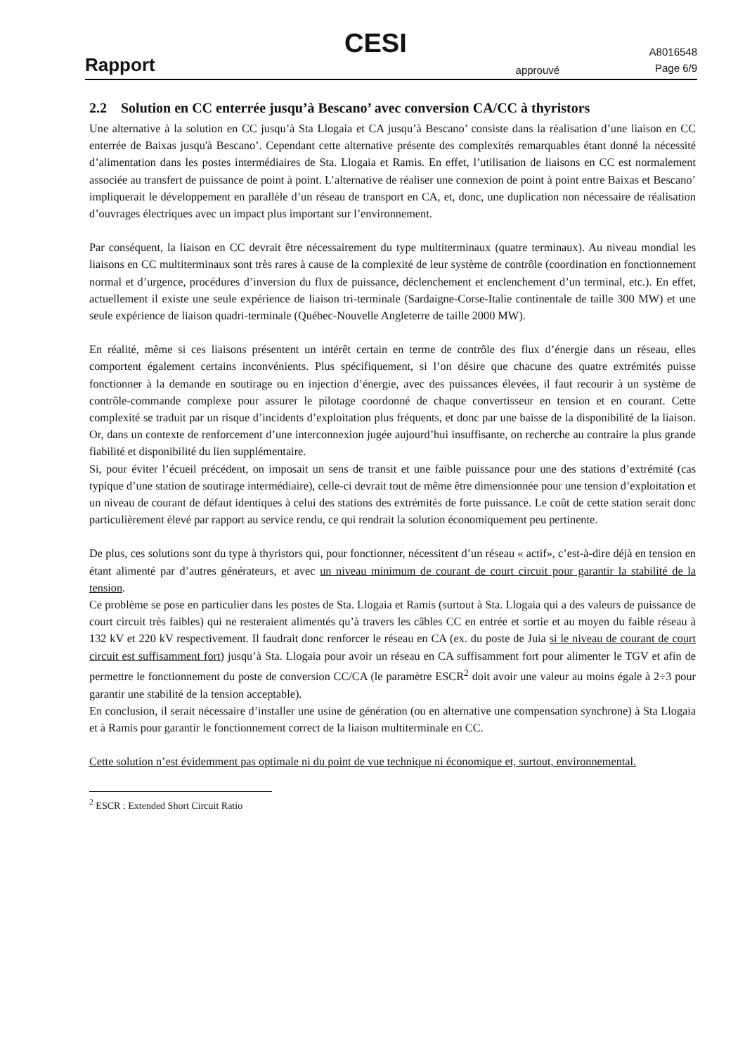CESI
Rapport
approuvé
A8016548
Page 6/9
2.2 Solution en CC enterrée jusqu’à Bescano’ avec conversion CA/CC à thyristors
Une alternative à la solution en CC jusqu’à Sta Llogaia et CA jusqu’à Bescano’ consiste dans la réalisation d’une liaison en CC enterrée de Baixas jusqu'à Bescano’. Cependant cette alternative présente des complexités remarquables étant donné la nécessité d’alimentation dans les postes intermédiaires de Sta. Llogaia et Ramis. En effet, l’utilisation de liaisons en CC est normalement associée au transfert de puissance de point à point. L’alternative de réaliser une connexion de point à point entre Baixas et Bescano’ impliquerait le développement en parallèle d’un réseau de transport en CA, et, donc, une duplication non nécessaire de réalisation d’ouvrages électriques avec un impact plus important sur l’environnement.
Par conséquent, la liaison en CC devrait être nécessairement du type multiterminaux (quatre terminaux). Au niveau mondial les liaisons en CC multiterminaux sont très rares à cause de la complexité de leur système de contrôle (coordination en fonctionnement normal et d’urgence, procédures d’inversion du flux de puissance, déclenchement et enclenchement d’un terminal, etc.). En effet, actuellement il existe une seule expérience de liaison tri-terminale (Sardaigne-Corse-Italie continentale de taille 300 MW) et une seule expérience de liaison quadri-terminale (Québec-Nouvelle Angleterre de taille 2000 MW).
En réalité, même si ces liaisons présentent un intérêt certain en terme de contrôle des flux d’énergie dans un réseau, elles comportent également certains inconvénients. Plus spécifiquement, si l’on désire que chacune des quatre extrémités puisse fonctionner à la demande en soutirage ou en injection d’énergie, avec des puissances élevées, il faut recourir à un système de contrôle-commande complexe pour assurer le pilotage coordonné de chaque convertisseur en tension et en courant. Cette complexité se traduit par un risque d’incidents d’exploitation plus fréquents, et donc par une baisse de la disponibilité de la liaison. Or, dans un contexte de renforcement d’une interconnexion jugée aujourd’hui insuffisante, on recherche au contraire la plus grande fiabilité et disponibilité du lien supplémentaire.
Si, pour éviter l’écueil précédent, on imposait un sens de transit et une faible puissance pour une des stations d’extrémité (cas typique d’une station de soutirage intermédiaire), celle-ci devrait tout de même être dimensionnée pour une tension d’exploitation et un niveau de courant de défaut identiques à celui des stations des extrémités de forte puissance. Le coût de cette station serait donc particulièrement élevé par rapport au service rendu, ce qui rendrait la solution économiquement peu pertinente.
De plus, ces solutions sont du type à thyristors qui, pour fonctionner, nécessitent d’un réseau « actif», c’est-à-dire déjà en tension en étant alimenté par d’autres générateurs, et avec un niveau minimum de courant de court circuit pour garantir la stabilité de la tension.
Ce problème se pose en particulier dans les postes de Sta. Llogaia et Ramis (surtout à Sta. Llogaia qui a des valeurs de puissance de court circuit très faibles) qui ne resteraient alimentés qu’à travers les câbles CC en entrée et sortie et au moyen du faible réseau à 132 kV et 220 kV respectivement. Il faudrait donc renforcer le réseau en CA (ex. du poste de Juia si le niveau de courant de court circuit est suffisamment fort) jusqu’à Sta. Llogaia pour avoir un réseau en CA suffisamment fort pour alimenter le TGV et afin de permettre le fonctionnement du poste de conversion CC/CA (le paramètre ESCR<sup>2</sup> doit avoir une valeur au moins égale à 2÷3 pour garantir une stabilité de la tension acceptable).
En conclusion, il serait nécessaire d’installer une usine de génération (ou en alternative une compensation synchrone) à Sta Llogaia et à Ramis pour garantir le fonctionnement correct de la liaison multiterminale en CC.
Cette solution n’est évidemment pas optimale ni du point de vue technique ni économique et, surtout, environnemental.
<sup>2</sup> ESCR : Extended Short Circuit Ratio